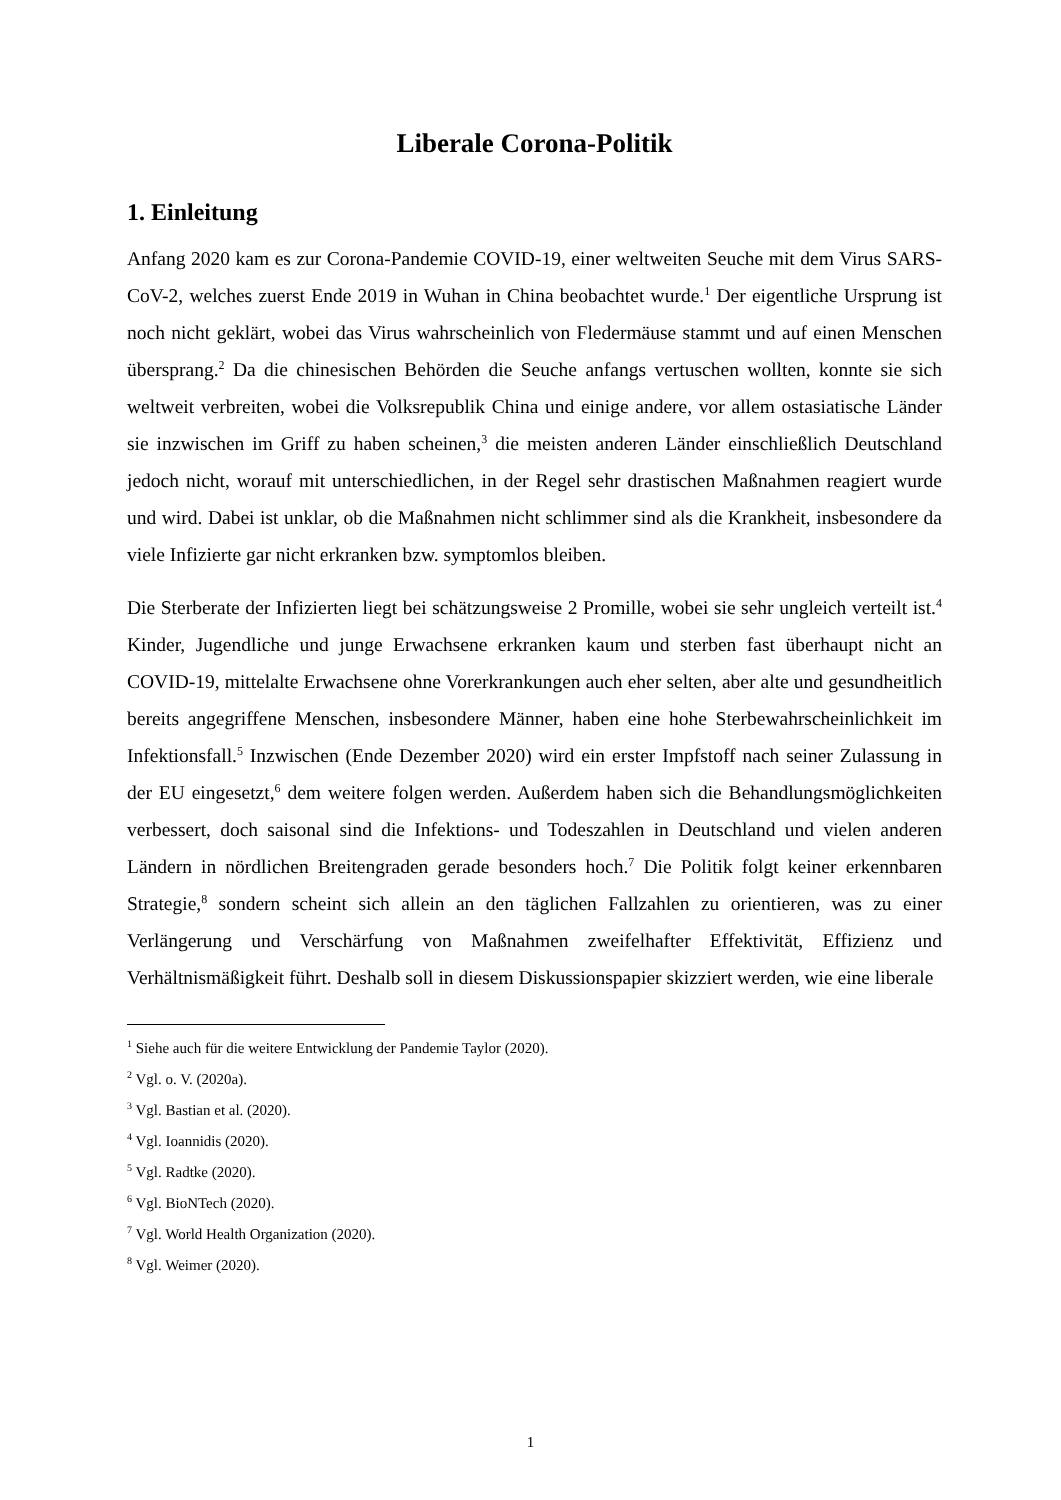Liberale Corona-Politik
1. Einleitung
Anfang 2020 kam es zur Corona-Pandemie COVID-19, einer weltweiten Seuche mit dem Virus SARS-CoV-2, welches zuerst Ende 2019 in Wuhan in China beobachtet wurde.<sup>1</sup> Der eigentliche Ursprung ist noch nicht geklärt, wobei das Virus wahrscheinlich von Fledermäuse stammt und auf einen Menschen übersprang.<sup>2</sup> Da die chinesischen Behörden die Seuche anfangs vertuschen wollten, konnte sie sich weltweit verbreiten, wobei die Volksrepublik China und einige andere, vor allem ostasiatische Länder sie inzwischen im Griff zu haben scheinen,<sup>3</sup> die meisten anderen Länder einschließlich Deutschland jedoch nicht, worauf mit unterschiedlichen, in der Regel sehr drastischen Maßnahmen reagiert wurde und wird. Dabei ist unklar, ob die Maßnahmen nicht schlimmer sind als die Krankheit, insbesondere da viele Infizierte gar nicht erkranken bzw. symptomlos bleiben.
Die Sterberate der Infizierten liegt bei schätzungsweise 2 Promille, wobei sie sehr ungleich verteilt ist.<sup>4</sup> Kinder, Jugendliche und junge Erwachsene erkranken kaum und sterben fast überhaupt nicht an COVID-19, mittelalte Erwachsene ohne Vorerkrankungen auch eher selten, aber alte und gesundheitlich bereits angegriffene Menschen, insbesondere Männer, haben eine hohe Sterbewahrscheinlichkeit im Infektionsfall.<sup>5</sup> Inzwischen (Ende Dezember 2020) wird ein erster Impfstoff nach seiner Zulassung in der EU eingesetzt,<sup>6</sup> dem weitere folgen werden. Außerdem haben sich die Behandlungsmöglichkeiten verbessert, doch saisonal sind die Infektions- und Todeszahlen in Deutschland und vielen anderen Ländern in nördlichen Breitengraden gerade besonders hoch.<sup>7</sup> Die Politik folgt keiner erkennbaren Strategie,<sup>8</sup> sondern scheint sich allein an den täglichen Fallzahlen zu orientieren, was zu einer Verlängerung und Verschärfung von Maßnahmen zweifelhafter Effektivität, Effizienz und Verhältnismäßigkeit führt. Deshalb soll in diesem Diskussionspapier skizziert werden, wie eine liberale
<sup>1</sup> Siehe auch für die weitere Entwicklung der Pandemie Taylor (2020).
<sup>2</sup> Vgl. o. V. (2020a).
<sup>3</sup> Vgl. Bastian et al. (2020).
<sup>4</sup> Vgl. Ioannidis (2020).
<sup>5</sup> Vgl. Radtke (2020).
<sup>6</sup> Vgl. BioNTech (2020).
<sup>7</sup> Vgl. World Health Organization (2020).
<sup>8</sup> Vgl. Weimer (2020).
1